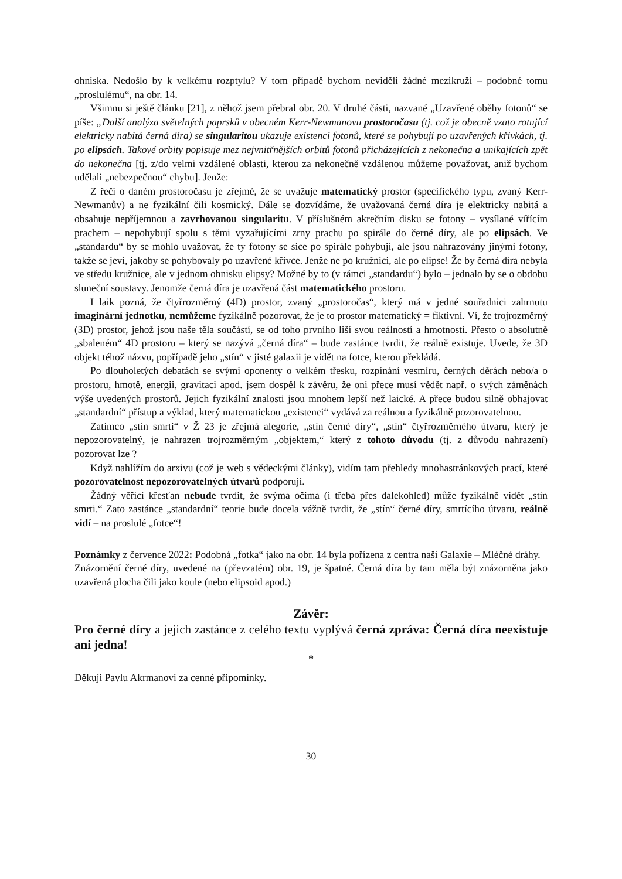ohniska. Nedošlo by k velkému rozptylu? V tom případě bychom neviděli žádné mezikruží – podobné tomu „proslulému“, na obr. 14.
Všimnu si ještě článku [21], z něhož jsem přebral obr. 20. V druhé části, nazvané „Uzavřené oběhy fotonů“ se píše: „Další analýza světelných paprsků v obecném Kerr-Newmanovu prostoročasu (tj. což je obecně vzato rotující elektricky nabitá černá díra) se singularitou ukazuje existenci fotonů, které se pohybují po uzavřených křivkách, tj. po elipsách. Takové orbity popisuje mez nejvnitřnějších orbitů fotonů přicházejících z nekonečna a unikajících zpět do nekonečna [tj. z/do velmi vzdálené oblasti, kterou za nekonečně vzdálenou můžeme považovat, aniž bychom udělali „nebezpečnou“ chybu]. Jenže:
Z řeči o daném prostoročasu je zřejmé, že se uvažuje matematický prostor (specifického typu, zvaný Kerr-Newmanův) a ne fyzikální čili kosmický. Dále se dozvídáme, že uvažovaná černá díra je elektricky nabitá a obsahuje nepříjemnou a zavrhovanou singularitu. V příslušném akrečním disku se fotony – vysílané vířícím prachem – nepohybují spolu s těmi vyzařujícími zrny prachu po spirále do černé díry, ale po elipsách. Ve „standardu“ by se mohlo uvažovat, že ty fotony se sice po spirále pohybují, ale jsou nahrazovány jinými fotony, takže se jeví, jakoby se pohybovaly po uzavřené křivce. Jenže ne po kružnici, ale po elipse! Že by černá díra nebyla ve středu kružnice, ale v jednom ohnisku elipsy? Možné by to (v rámci „standardu“) bylo – jednalo by se o obdobu sluneční soustavy. Jenomže černá díra je uzavřená část matematického prostoru.
I laik pozná, že čtyřrozměrný (4D) prostor, zvaný „prostoročas“, který má v jedné souřadnici zahrnutu imaginární jednotku, nemůžeme fyzikálně pozorovat, že je to prostor matematický = fiktivní. Ví, že trojrozměrný (3D) prostor, jehož jsou naše těla součástí, se od toho prvního liší svou reálností a hmotností. Přesto o absolutně „sbaleném“ 4D prostoru – který se nazývá „černá díra“ – bude zastánce tvrdit, že reálně existuje. Uvede, že 3D objekt téhož názvu, popřípadě jeho „stín“ v jisté galaxii je vidět na fotce, kterou překládá.
Po dlouholetých debatách se svými oponenty o velkém třesku, rozpínání vesmíru, černých děrách nebo/a o prostoru, hmotě, energii, gravitaci apod. jsem dospěl k závěru, že oni přece musí vědět např. o svých záměnách výše uvedených prostorů. Jejich fyzikální znalosti jsou mnohem lepší než laické. A přece budou silně obhajovat „standardní“ přístup a výklad, který matematickou „existenci“ vydává za reálnou a fyzikálně pozorovatelnou.
Zatímco „stín smrti“ v Ž 23 je zřejmá alegorie, „stín černé díry“, „stín“ čtyřrozměrného útvaru, který je nepozorovatelný, je nahrazen trojrozměrným „objektem,“ který z tohoto důvodu (tj. z důvodu nahrazení) pozorovat lze ?
Když nahlížím do arxivu (což je web s vědeckými články), vidím tam přehledy mnohastránkových prací, které pozorovatelnost nepozorovatelných útvarů podporují.
Žádný věřící křesťan nebude tvrdit, že svýma očima (i třeba přes dalekohled) může fyzikálně vidět „stín smrti.“ Zato zastánce „standardní“ teorie bude docela vážně tvrdit, že „stín“ černé díry, smrtícího útvaru, reálně vidí – na proslulé „fotce“!
Poznámky z července 2022: Podobná „fotka“ jako na obr. 14 byla pořízena z centra naší Galaxie – Mléčné dráhy.
Znázornění černé díry, uvedené na (převzatém) obr. 19, je špatné. Černá díra by tam měla být znázorněna jako uzavřená plocha čili jako koule (nebo elipsoid apod.)
Závěr:
Pro černé díry a jejich zastánce z celého textu vyplývá černá zpráva: Černá díra neexistuje ani jedna!
*
Děkuji Pavlu Akrmanovi za cenné připomínky.
30